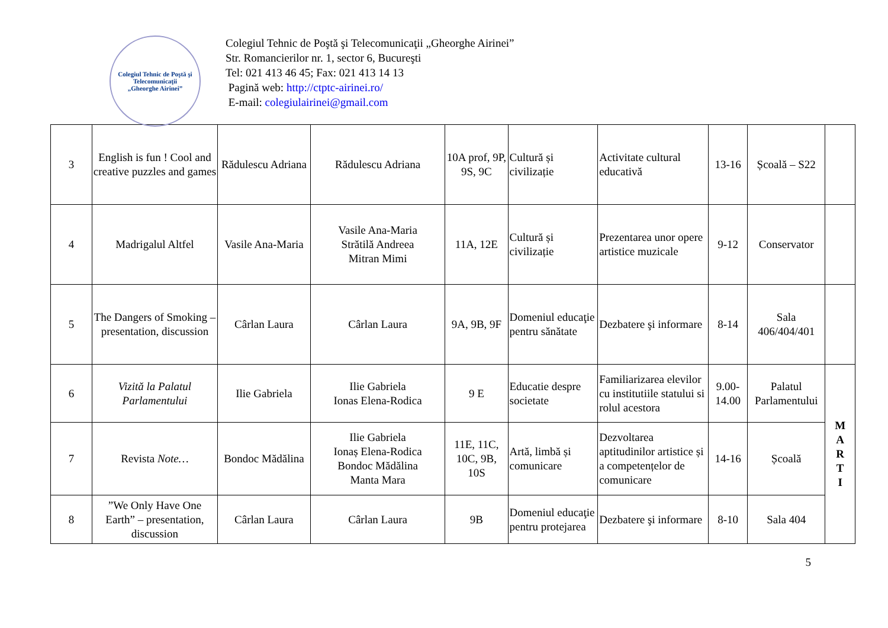Colegiul Tehnic de Poştă şi Telecomunicaţii
„Gheorghe Airinei”
Colegiul Tehnic de Poştă şi Telecomunicaţii „Gheorghe Airinei”
Str. Romancierilor nr. 1, sector 6, Bucureşti
Tel: 021 413 46 45; Fax: 021 413 14 13
Pagină web: http://ctptc-airinei.ro/
E-mail: colegiulairinei@gmail.com
| 3 | English is fun ! Cool and creative puzzles and games | Rădulescu Adriana | Rădulescu Adriana | 10A prof, 9P, 9S, 9C | Cultură și civilizație | Activitate cultural educativă | 13-16 | Școală – S22 | |
| 4 | Madrigalul Altfel | Vasile Ana-Maria | Vasile Ana-Maria Strătilă Andreea Mitran Mimi | 11A, 12E | Cultură și civilizație | Prezentarea unor opere artistice muzicale | 9-12 | Conservator | |
| 5 | The Dangers of Smoking – presentation, discussion | Cârlan Laura | Cârlan Laura | 9A, 9B, 9F | Domeniul educaţie pentru sănătate | Dezbatere şi informare | 8-14 | Sala 406/404/401 | |
| 6 | Vizită la Palatul Parlamentului | Ilie Gabriela | Ilie Gabriela Ionas Elena-Rodica | 9 E | Educatie despre societate | Familiarizarea elevilor cu institutiile statului si rolul acestora | 9.00-14.00 | Palatul Parlamentului | M A R T I |
| 7 | Revista Note… | Bondoc Mădălina | Ilie Gabriela Ionaș Elena-Rodica Bondoc Mădălina Manta Mara | 11E, 11C, 10C, 9B, 10S | Artă, limbă și comunicare | Dezvoltarea aptitudinilor artistice și a competențelor de comunicare | 14-16 | Școală | |
| 8 | ”We Only Have One Earth” – presentation, discussion | Cârlan Laura | Cârlan Laura | 9B | Domeniul educaţie pentru protejarea | Dezbatere şi informare | 8-10 | Sala 404 | |
5